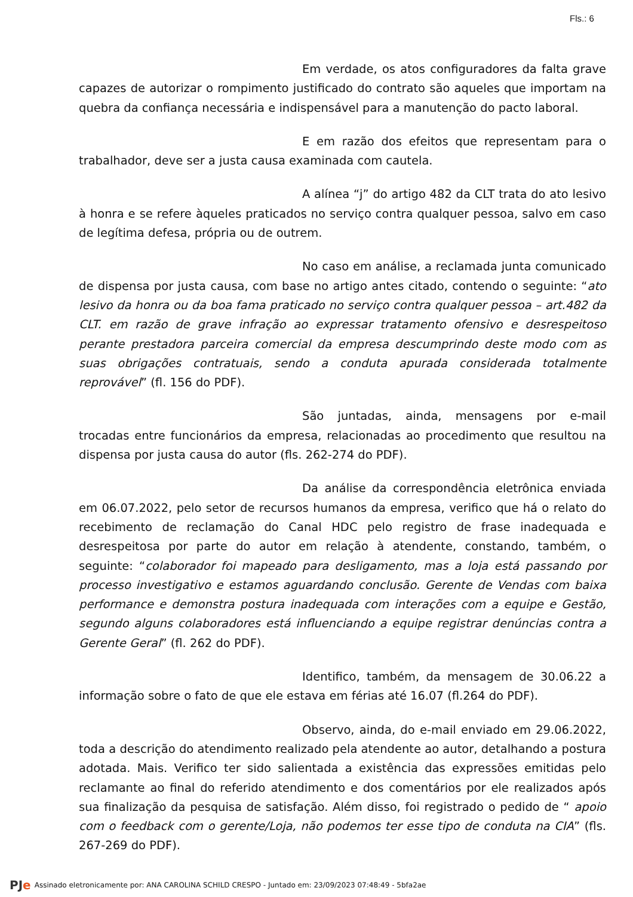Fls.: 6
Em verdade, os atos configuradores da falta grave capazes de autorizar o rompimento justificado do contrato são aqueles que importam na quebra da confiança necessária e indispensável para a manutenção do pacto laboral.
E em razão dos efeitos que representam para o trabalhador, deve ser a justa causa examinada com cautela.
A alínea “j” do artigo 482 da CLT trata do ato lesivo à honra e se refere àqueles praticados no serviço contra qualquer pessoa, salvo em caso de legítima defesa, própria ou de outrem.
No caso em análise, a reclamada junta comunicado de dispensa por justa causa, com base no artigo antes citado, contendo o seguinte: “ato lesivo da honra ou da boa fama praticado no serviço contra qualquer pessoa – art.482 da CLT. em razão de grave infração ao expressar tratamento ofensivo e desrespeitoso perante prestadora parceira comercial da empresa descumprindo deste modo com as suas obrigações contratuais, sendo a conduta apurada considerada totalmente reprovável” (fl. 156 do PDF).
São juntadas, ainda, mensagens por e-mail trocadas entre funcionários da empresa, relacionadas ao procedimento que resultou na dispensa por justa causa do autor (fls. 262-274 do PDF).
Da análise da correspondência eletrônica enviada em 06.07.2022, pelo setor de recursos humanos da empresa, verifico que há o relato do recebimento de reclamação do Canal HDC pelo registro de frase inadequada e desrespeitosa por parte do autor em relação à atendente, constando, também, o seguinte: “colaborador foi mapeado para desligamento, mas a loja está passando por processo investigativo e estamos aguardando conclusão. Gerente de Vendas com baixa performance e demonstra postura inadequada com interações com a equipe e Gestão, segundo alguns colaboradores está influenciando a equipe registrar denúncias contra a Gerente Geral” (fl. 262 do PDF).
Identifico, também, da mensagem de 30.06.22 a informação sobre o fato de que ele estava em férias até 16.07 (fl.264 do PDF).
Observo, ainda, do e-mail enviado em 29.06.2022, toda a descrição do atendimento realizado pela atendente ao autor, detalhando a postura adotada. Mais. Verifico ter sido salientada a existência das expressões emitidas pelo reclamante ao final do referido atendimento e dos comentários por ele realizados após sua finalização da pesquisa de satisfação. Além disso, foi registrado o pedido de “ apoio com o feedback com o gerente/Loja, não podemos ter esse tipo de conduta na CIA” (fls. 267-269 do PDF).
PJe Assinado eletronicamente por: ANA CAROLINA SCHILD CRESPO - Juntado em: 23/09/2023 07:48:49 - 5bfa2ae